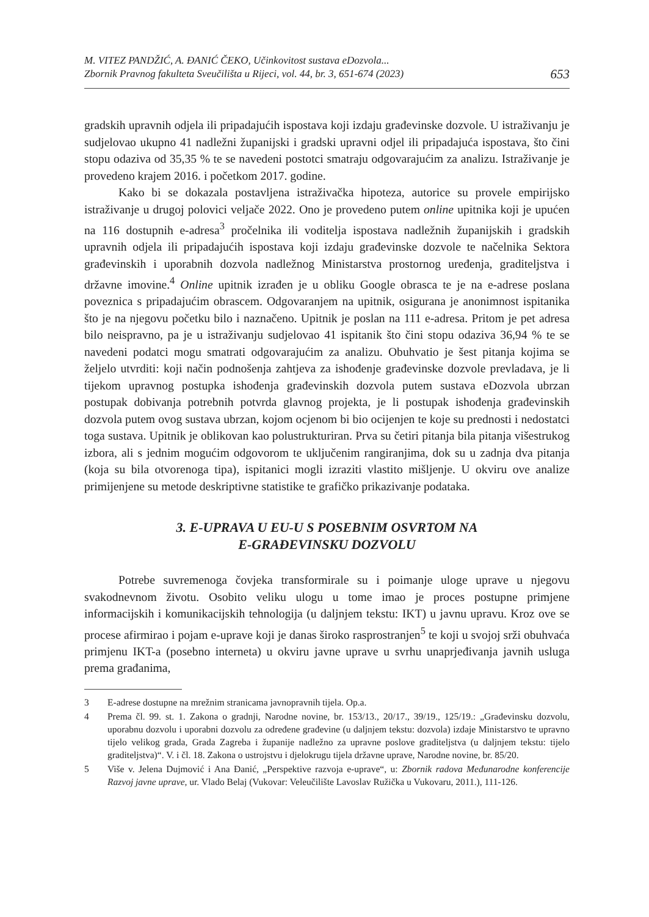M. VITEZ PANDŽIĆ, A. ĐANIĆ ČEKO, Učinkovitost sustava eDozvola...
Zbornik Pravnog fakulteta Sveučilišta u Rijeci, vol. 44, br. 3, 651-674 (2023)
653
gradskih upravnih odjela ili pripadajućih ispostava koji izdaju građevinske dozvole. U istraživanju je sudjelovao ukupno 41 nadležni županijski i gradski upravni odjel ili pripadajuća ispostava, što čini stopu odaziva od 35,35 % te se navedeni postotci smatraju odgovarajućim za analizu. Istraživanje je provedeno krajem 2016. i početkom 2017. godine.
Kako bi se dokazala postavljena istraživačka hipoteza, autorice su provele empirijsko istraživanje u drugoj polovici veljače 2022. Ono je provedeno putem online upitnika koji je upućen na 116 dostupnih e-adresa<sup>3</sup> pročelnika ili voditelja ispostava nadležnih županijskih i gradskih upravnih odjela ili pripadajućih ispostava koji izdaju građevinske dozvole te načelnika Sektora građevinskih i uporabnih dozvola nadležnog Ministarstva prostornog uređenja, graditeljstva i državne imovine.<sup>4</sup> Online upitnik izrađen je u obliku Google obrasca te je na e-adrese poslana poveznica s pripadajućim obrascem. Odgovaranjem na upitnik, osigurana je anonimnost ispitanika što je na njegovu početku bilo i naznačeno. Upitnik je poslan na 111 e-adresa. Pritom je pet adresa bilo neispravno, pa je u istraživanju sudjelovao 41 ispitanik što čini stopu odaziva 36,94 % te se navedeni podatci mogu smatrati odgovarajućim za analizu. Obuhvatio je šest pitanja kojima se željelo utvrditi: koji način podnošenja zahtjeva za ishođenje građevinske dozvole prevladava, je li tijekom upravnog postupka ishođenja građevinskih dozvola putem sustava eDozvola ubrzan postupak dobivanja potrebnih potvrda glavnog projekta, je li postupak ishođenja građevinskih dozvola putem ovog sustava ubrzan, kojom ocjenom bi bio ocijenjen te koje su prednosti i nedostatci toga sustava. Upitnik je oblikovan kao polustrukturiran. Prva su četiri pitanja bila pitanja višestrukog izbora, ali s jednim mogućim odgovorom te uključenim rangiranjima, dok su u zadnja dva pitanja (koja su bila otvorenoga tipa), ispitanici mogli izraziti vlastito mišljenje. U okviru ove analize primijenjene su metode deskriptivne statistike te grafičko prikazivanje podataka.
3. E-UPRAVA U EU-U S POSEBNIM OSVRTOM NA
E-GRAĐEVINSKU DOZVOLU
Potrebe suvremenoga čovjeka transformirale su i poimanje uloge uprave u njegovu svakodnevnom životu. Osobito veliku ulogu u tome imao je proces postupne primjene informacijskih i komunikacijskih tehnologija (u daljnjem tekstu: IKT) u javnu upravu. Kroz ove se procese afirmirao i pojam e-uprave koji je danas široko rasprostranjen<sup>5</sup> te koji u svojoj srži obuhvaća primjenu IKT-a (posebno interneta) u okviru javne uprave u svrhu unaprjeđivanja javnih usluga prema građanima,
3 E-adrese dostupne na mrežnim stranicama javnopravnih tijela. Op.a.
4 Prema čl. 99. st. 1. Zakona o gradnji, Narodne novine, br. 153/13., 20/17., 39/19., 125/19.: „Građevinsku dozvolu, uporabnu dozvolu i uporabni dozvolu za određene građevine (u daljnjem tekstu: dozvola) izdaje Ministarstvo te upravno tijelo velikog grada, Grada Zagreba i županije nadležno za upravne poslove graditeljstva (u daljnjem tekstu: tijelo graditeljstva)“. V. i čl. 18. Zakona o ustrojstvu i djelokrugu tijela državne uprave, Narodne novine, br. 85/20.
5 Više v. Jelena Dujmović i Ana Đanić, „Perspektive razvoja e-uprave“, u: Zbornik radova Međunarodne konferencije Razvoj javne uprave, ur. Vlado Belaj (Vukovar: Veleučilište Lavoslav Ružička u Vukovaru, 2011.), 111-126.